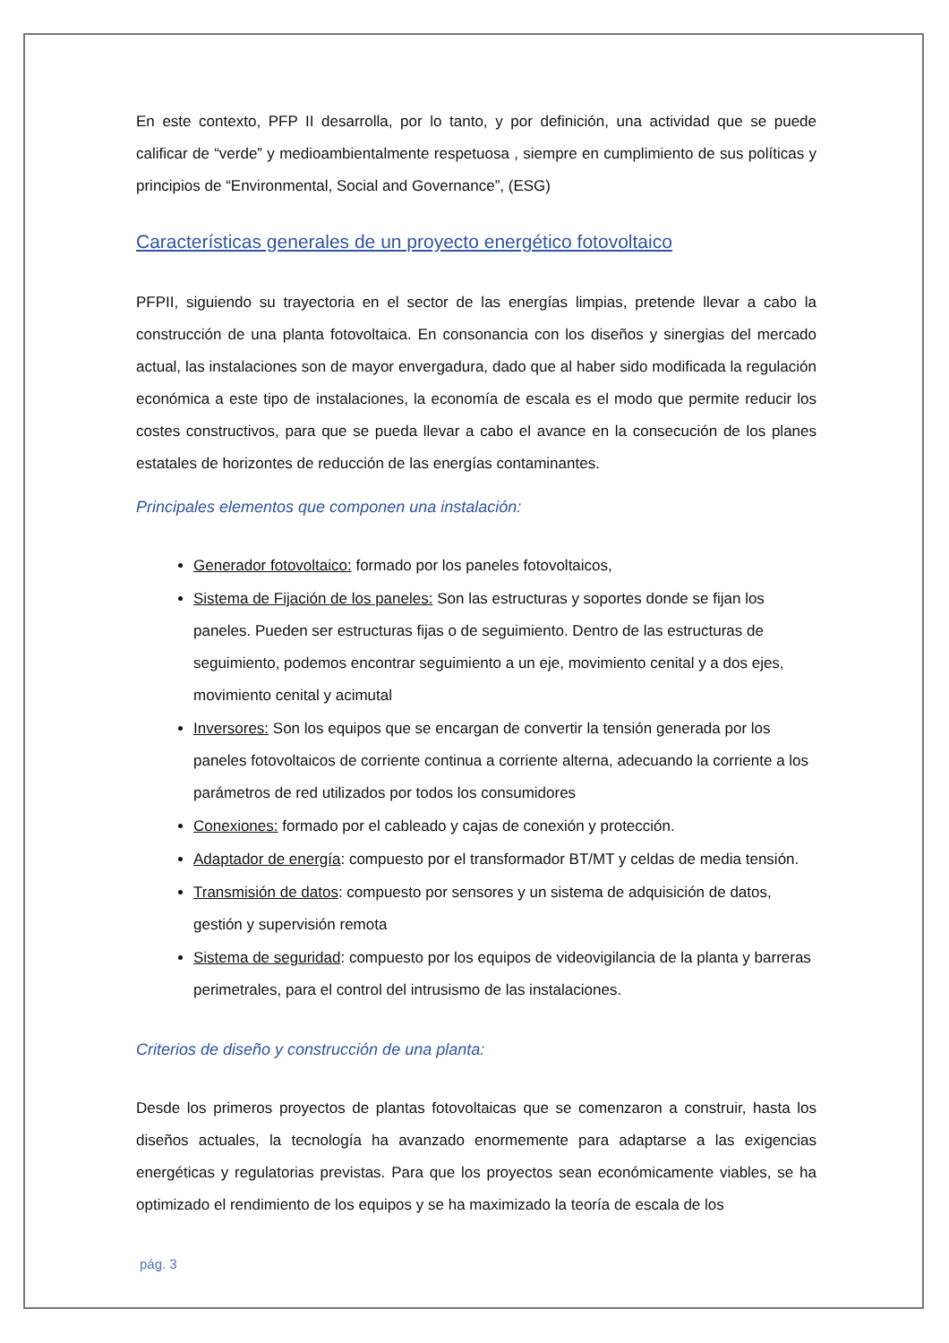En este contexto, PFP II desarrolla, por lo tanto, y por definición, una actividad que se puede calificar de “verde” y medioambientalmente respetuosa , siempre en cumplimiento de sus políticas y principios de “Environmental, Social and Governance”, (ESG)
Características generales de un proyecto energético fotovoltaico
PFPII, siguiendo su trayectoria en el sector de las energías limpias, pretende llevar a cabo la construcción de una planta fotovoltaica. En consonancia con los diseños y sinergias del mercado actual, las instalaciones son de mayor envergadura, dado que al haber sido modificada la regulación económica a este tipo de instalaciones, la economía de escala es el modo que permite reducir los costes constructivos, para que se pueda llevar a cabo el avance en la consecución de los planes estatales de horizontes de reducción de las energías contaminantes.
Principales elementos que componen una instalación:
Generador fotovoltaico: formado por los paneles fotovoltaicos,
Sistema de Fijación de los paneles: Son las estructuras y soportes donde se fijan los paneles. Pueden ser estructuras fijas o de seguimiento. Dentro de las estructuras de seguimiento, podemos encontrar seguimiento a un eje, movimiento cenital y a dos ejes, movimiento cenital y acimutal
Inversores: Son los equipos que se encargan de convertir la tensión generada por los paneles fotovoltaicos de corriente continua a corriente alterna, adecuando la corriente a los parámetros de red utilizados por todos los consumidores
Conexiones: formado por el cableado y cajas de conexión y protección.
Adaptador de energía: compuesto por el transformador BT/MT y celdas de media tensión.
Transmisión de datos: compuesto por sensores y un sistema de adquisición de datos, gestión y supervisión remota
Sistema de seguridad: compuesto por los equipos de videovigilancia de la planta y barreras perimetrales, para el control del intrusismo de las instalaciones.
Criterios de diseño y construcción de una planta:
Desde los primeros proyectos de plantas fotovoltaicas que se comenzaron a construir, hasta los diseños actuales, la tecnología ha avanzado enormemente para adaptarse a las exigencias energéticas y regulatorias previstas. Para que los proyectos sean económicamente viables, se ha optimizado el rendimiento de los equipos y se ha maximizado la teoría de escala de los
pág. 3